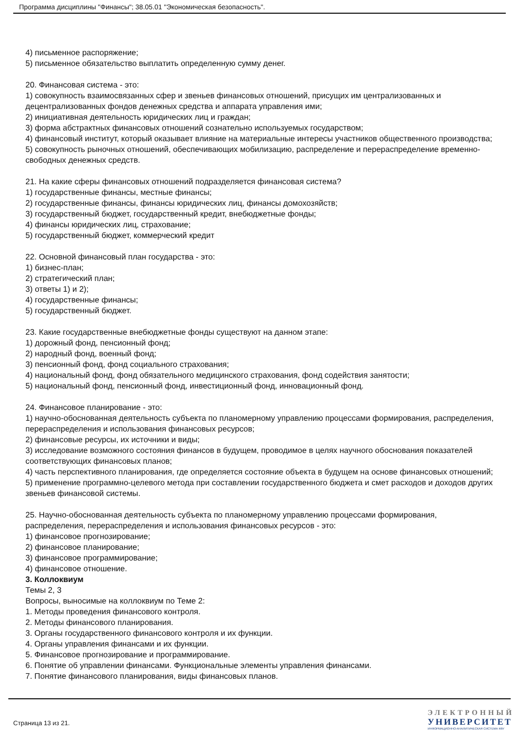Программа дисциплины "Финансы"; 38.05.01 "Экономическая безопасность".
4) письменное распоряжение;
5) письменное обязательство выплатить определенную сумму денег.
20. Финансовая система - это:
1) совокупность взаимосвязанных сфер и звеньев финансовых отношений, присущих им централизованных и децентрализованных фондов денежных средства и аппарата управления ими;
2) инициативная деятельность юридических лиц и граждан;
3) форма абстрактных финансовых отношений сознательно используемых государством;
4) финансовый институт, который оказывает влияние на материальные интересы участников общественного производства;
5) совокупность рыночных отношений, обеспечивающих мобилизацию, распределение и перераспределение временно-свободных денежных средств.
21. На какие сферы финансовых отношений подразделяется финансовая система?
1) государственные финансы, местные финансы;
2) государственные финансы, финансы юридических лиц, финансы домохозяйств;
3) государственный бюджет, государственный кредит, внебюджетные фонды;
4) финансы юридических лиц, страхование;
5) государственный бюджет, коммерческий кредит
22. Основной финансовый план государства - это:
1) бизнес-план;
2) стратегический план;
3) ответы 1) и 2);
4) государственные финансы;
5) государственный бюджет.
23. Какие государственные внебюджетные фонды существуют на данном этапе:
1) дорожный фонд, пенсионный фонд;
2) народный фонд, военный фонд;
3) пенсионный фонд, фонд социального страхования;
4) национальный фонд, фонд обязательного медицинского страхования, фонд содействия занятости;
5) национальный фонд, пенсионный фонд, инвестиционный фонд, инновационный фонд.
24. Финансовое планирование - это:
1) научно-обоснованная деятельность субъекта по планомерному управлению процессами формирования, распределения, перераспределения и использования финансовых ресурсов;
2) финансовые ресурсы, их источники и виды;
3) исследование возможного состояния финансов в будущем, проводимое в целях научного обоснования показателей соответствующих финансовых планов;
4) часть перспективного планирования, где определяется состояние объекта в будущем на основе финансовых отношений;
5) применение программно-целевого метода при составлении государственного бюджета и смет расходов и доходов других звеньев финансовой системы.
25. Научно-обоснованная деятельность субъекта по планомерному управлению процессами формирования, распределения, перераспределения и использования финансовых ресурсов - это:
1) финансовое прогнозирование;
2) финансовое планирование;
3) финансовое программирование;
4) финансовое отношение.
3. Коллоквиум
Темы 2, 3
Вопросы, выносимые на коллоквиум по Теме 2:
1. Методы проведения финансового контроля.
2. Методы финансового планирования.
3. Органы государственного финансового контроля и их функции.
4. Органы управления финансами и их функции.
5. Финансовое прогнозирование и программирование.
6. Понятие об управлении финансами. Функциональные элементы управления финансами.
7. Понятие финансового планирования, виды финансовых планов.
Страница 13 из 21.
ЭЛЕКТРОННЫЙ
УНИВЕРСИТЕТ
ИНФОРМАЦИОННО-АНАЛИТИЧЕСКАЯ СИСТЕМА КФУ